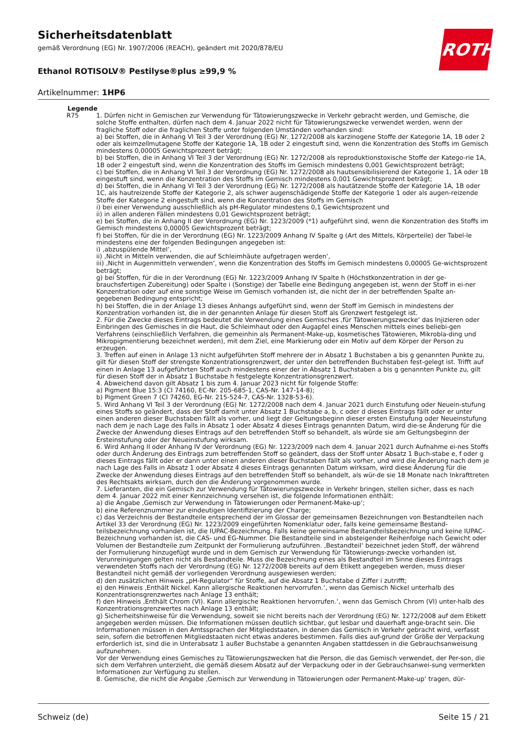Sicherheitsdatenblatt
gemäß Verordnung (EG) Nr. 1907/2006 (REACH), geändert mit 2020/878/EU
Ethanol ROTISOLV® Pestilyse®plus ≥99,9 %
Artikelnummer: 1HP6
ROTH
Legende
R75 1. Dürfen nicht in Gemischen zur Verwendung für Tätowierungszwecke in Verkehr gebracht werden, und Gemische, die solche Stoffe enthalten, dürfen nach dem 4. Januar 2022 nicht für Tätowierungszwecke verwendet werden, wenn der fragliche Stoff oder die fraglichen Stoffe unter folgenden Umständen vorhanden sind:
a) bei Stoffen, die in Anhang VI Teil 3 der Verordnung (EG) Nr. 1272/2008 als karzinogene Stoffe der Kategorie 1A, 1B oder 2 oder als keimzellmutagene Stoffe der Kategorie 1A, 1B oder 2 eingestuft sind, wenn die Konzentration des Stoffs im Gemisch mindestens 0,00005 Gewichtsprozent beträgt;
b) bei Stoffen, die in Anhang VI Teil 3 der Verordnung (EG) Nr. 1272/2008 als reproduktionstoxische Stoffe der Katego-rie 1A, 1B oder 2 eingestuft sind, wenn die Konzentration des Stoffs im Gemisch mindestens 0,001 Gewichtsprozent beträgt;
c) bei Stoffen, die in Anhang VI Teil 3 der Verordnung (EG) Nr. 1272/2008 als hautsensibilisierend der Kategorie 1, 1A oder 1B eingestuft sind, wenn die Konzentration des Stoffs im Gemisch mindestens 0,001 Gewichtsprozent beträgt;
d) bei Stoffen, die in Anhang VI Teil 3 der Verordnung (EG) Nr. 1272/2008 als hautätzende Stoffe der Kategorie 1A, 1B oder 1C, als hautreizende Stoffe der Kategorie 2, als schwer augenschädigende Stoffe der Kategorie 1 oder als augen-reizende Stoffe der Kategorie 2 eingestuft sind, wenn die Konzentration des Stoffs im Gemisch
i) bei einer Verwendung ausschließlich als pH-Regulator mindestens 0,1 Gewichtsprozent und
ii) in allen anderen Fällen mindestens 0,01 Gewichtsprozent beträgt;
e) bei Stoffen, die in Anhang II der Verordnung (EG) Nr. 1223/2009 (*1) aufgeführt sind, wenn die Konzentration des Stoffs im Gemisch mindestens 0,00005 Gewichtsprozent beträgt;
f) bei Stoffen, für die in der Verordnung (EG) Nr. 1223/2009 Anhang IV Spalte g (Art des Mittels, Körperteile) der Tabel-le mindestens eine der folgenden Bedingungen angegeben ist:
i) ‚abzuspülende Mittel‘,
ii) ‚Nicht in Mitteln verwenden, die auf Schleimhäute aufgetragen werden‘,
iii) ‚Nicht in Augenmitteln verwenden‘, wenn die Konzentration des Stoffs im Gemisch mindestens 0,00005 Ge-wichtsprozent beträgt;
g) bei Stoffen, für die in der Verordnung (EG) Nr. 1223/2009 Anhang IV Spalte h (Höchstkonzentration in der ge-brauchsfertigen Zubereitung) oder Spalte i (Sonstige) der Tabelle eine Bedingung angegeben ist, wenn der Stoff in ei-ner Konzentration oder auf eine sonstige Weise im Gemisch vorhanden ist, die nicht der in der betreffenden Spalte an-gegebenen Bedingung entspricht;
h) bei Stoffen, die in der Anlage 13 dieses Anhangs aufgeführt sind, wenn der Stoff im Gemisch in mindestens der Konzentration vorhanden ist, die in der genannten Anlage für diesen Stoff als Grenzwert festgelegt ist.
2. Für die Zwecke dieses Eintrags bedeutet die Verwendung eines Gemisches ‚für Tätowierungszwecke‘ das Injizieren oder Einbringen des Gemisches in die Haut, die Schleimhaut oder den Augapfel eines Menschen mittels eines beliebi-gen Verfahrens (einschließlich Verfahren, die gemeinhin als Permanent-Make-up, kosmetisches Tätowieren, Mikrobla-ding und Mikropigmentierung bezeichnet werden), mit dem Ziel, eine Markierung oder ein Motiv auf dem Körper der Person zu erzeugen.
3. Treffen auf einen in Anlage 13 nicht aufgeführten Stoff mehrere der in Absatz 1 Buchstaben a bis g genannten Punkte zu, gilt für diesen Stoff der strengste Konzentrationsgrenzwert, der unter den betreffenden Buchstaben fest-gelegt ist. Trifft auf einen in Anlage 13 aufgeführten Stoff auch mindestens einer der in Absatz 1 Buchstaben a bis g genannten Punkte zu, gilt für diesen Stoff der in Absatz 1 Buchstabe h festgelegte Konzentrationsgrenzwert.
4. Abweichend davon gilt Absatz 1 bis zum 4. Januar 2023 nicht für folgende Stoffe:
a) Pigment Blue 15:3 (CI 74160, EC-Nr. 205-685-1, CAS-Nr. 147-14-8);
b) Pigment Green 7 (CI 74260, EG-Nr. 215-524-7, CAS-Nr. 1328-53-6).
5. Wird Anhang VI Teil 3 der Verordnung (EG) Nr. 1272/2008 nach dem 4. Januar 2021 durch Einstufung oder Neuein-stufung eines Stoffs so geändert, dass der Stoff damit unter Absatz 1 Buchstabe a, b, c oder d dieses Eintrags fällt oder er unter einen anderen dieser Buchstaben fällt als vorher, und liegt der Geltungsbeginn dieser ersten Einstufung oder Neueinstufung nach dem je nach Lage des Falls in Absatz 1 oder Absatz 4 dieses Eintrags genannten Datum, wird die-se Änderung für die Zwecke der Anwendung dieses Eintrags auf den betreffenden Stoff so behandelt, als würde sie am Geltungsbeginn der Ersteinstufung oder der Neueinstufung wirksam.
6. Wird Anhang II oder Anhang IV der Verordnung (EG) Nr. 1223/2009 nach dem 4. Januar 2021 durch Aufnahme ei-nes Stoffs oder durch Änderung des Eintrags zum betreffenden Stoff so geändert, dass der Stoff unter Absatz 1 Buch-stabe e, f oder g dieses Eintrags fällt oder er dann unter einen anderen dieser Buchstaben fällt als vorher, und wird die Änderung nach dem je nach Lage des Falls in Absatz 1 oder Absatz 4 dieses Eintrags genannten Datum wirksam, wird diese Änderung für die Zwecke der Anwendung dieses Eintrags auf den betreffenden Stoff so behandelt, als wür-de sie 18 Monate nach Inkrafttreten des Rechtsakts wirksam, durch den die Änderung vorgenommen wurde.
7. Lieferanten, die ein Gemisch zur Verwendung für Tätowierungszwecke in Verkehr bringen, stellen sicher, dass es nach dem 4. Januar 2022 mit einer Kennzeichnung versehen ist, die folgende Informationen enthält:
a) die Angabe ‚Gemisch zur Verwendung in Tätowierungen oder Permanent-Make-up‘;
b) eine Referenznummer zur eindeutigen Identifizierung der Charge;
c) das Verzeichnis der Bestandteile entsprechend der im Glossar der gemeinsamen Bezeichnungen von Bestandteilen nach Artikel 33 der Verordnung (EG) Nr. 1223/2009 eingeführten Nomenklatur oder, falls keine gemeinsame Bestand-teilsbezeichnung vorhanden ist, die IUPAC-Bezeichnung. Falls keine gemeinsame Bestandteilsbezeichnung und keine IUPAC-Bezeichnung vorhanden ist, die CAS- und EG-Nummer. Die Bestandteile sind in absteigender Reihenfolge nach Gewicht oder Volumen der Bestandteile zum Zeitpunkt der Formulierung aufzuführen. ‚Bestandteil‘ bezeichnet jeden Stoff, der während der Formulierung hinzugefügt wurde und in dem Gemisch zur Verwendung für Tätowierungs-zwecke vorhanden ist. Verunreinigungen gelten nicht als Bestandteile. Muss die Bezeichnung eines als Bestandteil im Sinne dieses Eintrags verwendeten Stoffs nach der Verordnung (EG) Nr. 1272/2008 bereits auf dem Etikett angegeben werden, muss dieser Bestandteil nicht gemäß der vorliegenden Verordnung ausgewiesen werden;
d) den zusätzlichen Hinweis „pH-Regulator“ für Stoffe, auf die Absatz 1 Buchstabe d Ziffer i zutrifft;
e) den Hinweis ‚Enthält Nickel. Kann allergische Reaktionen hervorrufen.‘, wenn das Gemisch Nickel unterhalb des Konzentrationsgrenzwertes nach Anlage 13 enthält;
f) den Hinweis ‚Enthält Chrom (VI). Kann allergische Reaktionen hervorrufen.‘, wenn das Gemisch Chrom (VI) unter-halb des Konzentrationsgrenzwertes nach Anlage 13 enthält;
g) Sicherheitshinweise für die Verwendung, soweit sie nicht bereits nach der Verordnung (EG) Nr. 1272/2008 auf dem Etikett angegeben werden müssen. Die Informationen müssen deutlich sichtbar, gut lesbar und dauerhaft ange-bracht sein. Die Informationen müssen in den Amtssprachen der Mitgliedstaaten, in denen das Gemisch in Verkehr gebracht wird, verfasst sein, sofern die betroffenen Mitgliedstaaten nicht etwas anderes bestimmen. Falls dies auf-grund der Größe der Verpackung erforderlich ist, sind die in Unterabsatz 1 außer Buchstabe a genannten Angaben stattdessen in die Gebrauchsanweisung aufzunehmen.
Vor der Verwendung eines Gemisches zu Tätowierungszwecken hat die Person, die das Gemisch verwendet, der Per-son, die sich dem Verfahren unterzieht, die gemäß diesem Absatz auf der Verpackung oder in der Gebrauchsanwei-sung vermerkten Informationen zur Verfügung zu stellen.
8. Gemische, die nicht die Angabe ‚Gemisch zur Verwendung in Tätowierungen oder Permanent-Make-up‘ tragen, dür-
Schweiz (de) Seite 15 / 21